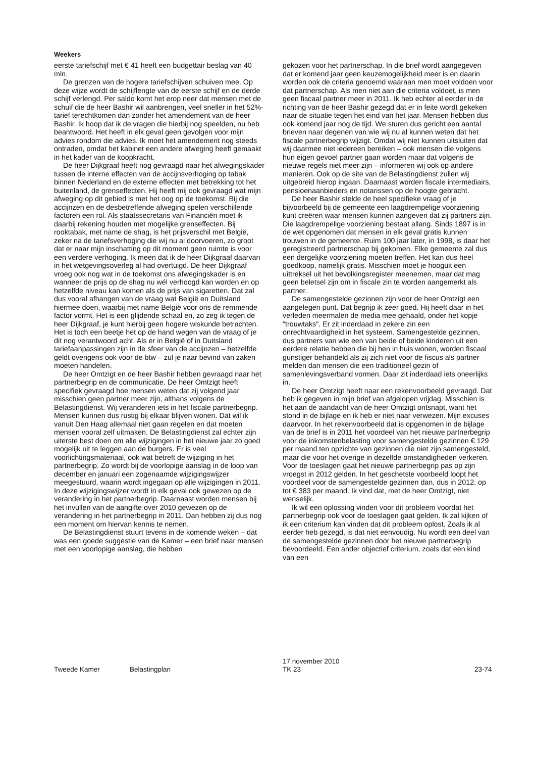Weekers
eerste tariefschijf met € 41 heeft een budgettair beslag van 40 mln.
De grenzen van de hogere tariefschijven schuiven mee. Op deze wijze wordt de schijflengte van de eerste schijf en de derde schijf verlengd. Per saldo komt het erop neer dat mensen met de schuif die de heer Bashir wil aanbrengen, veel sneller in het 52%-tarief terechtkomen dan zonder het amendement van de heer Bashir. Ik hoop dat ik de vragen die hierbij nog speelden, nu heb beantwoord. Het heeft in elk geval geen gevolgen voor mijn advies rondom die advies. Ik moet het amendement nog steeds ontraden, omdat het kabinet een andere afweging heeft gemaakt in het kader van de koopkracht.
De heer Dijkgraaf heeft nog gevraagd naar het afwegingskader tussen de interne effecten van de accijnsverhoging op tabak binnen Nederland en de externe effecten met betrekking tot het buitenland, de grenseffecten. Hij heeft mij ook gevraagd wat mijn afweging op dit gebied is met het oog op de toekomst. Bij die accijnzen en de desbetreffende afweging spelen verschillende factoren een rol. Als staatssecretaris van Financiën moet ik daarbij rekening houden met mogelijke grenseffecten. Bij rooktabak, met name de shag, is het prijsverschil met België, zeker na de tariefsverhoging die wij nu al doorvoeren, zo groot dat er naar mijn inschatting op dit moment geen ruimte is voor een verdere verhoging. Ik meen dat ik de heer Dijkgraaf daarvan in het wetgevingsoverleg al had overtuigd. De heer Dijkgraaf vroeg ook nog wat in de toekomst ons afwegingskader is en wanneer de prijs op de shag nu wél verhoogd kan worden en op hetzelfde niveau kan komen als de prijs van sigaretten. Dat zal dus vooral afhangen van de vraag wat België en Duitsland hiermee doen, waarbij met name België voor ons de remmende factor vormt. Het is een glijdende schaal en, zo zeg ik tegen de heer Dijkgraaf, je kunt hierbij geen hogere wiskunde betrachten. Het is toch een beetje het op de hand wegen van de vraag of je dit nog verantwoord acht. Als er in België of in Duitsland tariefaanpassingen zijn in de sfeer van de accijnzen – hetzelfde geldt overigens ook voor de btw – zul je naar bevind van zaken moeten handelen.
De heer Omtzigt en de heer Bashir hebben gevraagd naar het partnerbegrip en de communicatie. De heer Omtzigt heeft specifiek gevraagd hoe mensen weten dat zij volgend jaar misschien geen partner meer zijn, althans volgens de Belastingdienst. Wij veranderen iets in het fiscale partnerbegrip. Mensen kunnen dus rustig bij elkaar blijven wonen. Dat wil ik vanuit Den Haag allemaal niet gaan regelen en dat moeten mensen vooral zelf uitmaken. De Belastingdienst zal echter zijn uiterste best doen om alle wijzigingen in het nieuwe jaar zo goed mogelijk uit te leggen aan de burgers. Er is veel voorlichtingsmateriaal, ook wat betreft de wijziging in het partnerbegrip. Zo wordt bij de voorlopige aanslag in de loop van december en januari een zogenaamde wijzigingswijzer meegestuurd, waarin wordt ingegaan op alle wijzigingen in 2011. In deze wijzigingswijzer wordt in elk geval ook gewezen op de verandering in het partnerbegrip. Daarnaast worden mensen bij het invullen van de aangifte over 2010 gewezen op de verandering in het partnerbegrip in 2011. Dan hebben zij dus nog een moment om hiervan kennis te nemen.
De Belastingdienst stuurt tevens in de komende weken – dat was een goede suggestie van de Kamer – een brief naar mensen met een voorlopige aanslag, die hebben
gekozen voor het partnerschap. In die brief wordt aangegeven dat er komend jaar geen keuzemogelijkheid meer is en daarin worden ook de criteria genoemd waaraan men moet voldoen voor dat partnerschap. Als men niet aan die criteria voldoet, is men geen fiscaal partner meer in 2011. Ik heb echter al eerder in de richting van de heer Bashir gezegd dat er in feite wordt gekeken naar de situatie tegen het eind van het jaar. Mensen hebben dus ook komend jaar nog de tijd. We sturen dus gericht een aantal brieven naar degenen van wie wij nu al kunnen weten dat het fiscale partnerbegrip wijzigt. Omdat wij niet kunnen uitsluiten dat wij daarmee niet iedereen bereiken – ook mensen die volgens hun eigen gevoel partner gaan worden maar dat volgens de nieuwe regels niet meer zijn – informeren wij ook op andere manieren. Ook op de site van de Belastingdienst zullen wij uitgebreid hierop ingaan. Daarnaast worden fiscale intermediairs, pensioenaanbieders en notarissen op de hoogte gebracht.
De heer Bashir stelde de heel specifieke vraag of je bijvoorbeeld bij de gemeente een laagdrempelige voorziening kunt creëren waar mensen kunnen aangeven dat zij partners zijn. Die laagdrempelige voorziening bestaat allang. Sinds 1897 is in de wet opgenomen dat mensen in elk geval gratis kunnen trouwen in de gemeente. Ruim 100 jaar later, in 1998, is daar het geregistreerd partnerschap bij gekomen. Elke gemeente zal dus een dergelijke voorziening moeten treffen. Het kan dus heel goedkoop, namelijk gratis. Misschien moet je hooguit een uittreksel uit het bevolkingsregister meenemen, maar dat mag geen beletsel zijn om in fiscale zin te worden aangemerkt als partner.
De samengestelde gezinnen zijn voor de heer Omtzigt een aangelegen punt. Dat begrijp ik zeer goed. Hij heeft daar in het verleden meermalen de media mee gehaald, onder het kopje ″trouwtaks″. Er zit inderdaad in zekere zin een onrechtvaardigheid in het systeem. Samengestelde gezinnen, dus partners van wie een van beide of beide kinderen uit een eerdere relatie hebben die bij hen in huis wonen, worden fiscaal gunstiger behandeld als zij zich niet voor de fiscus als partner melden dan mensen die een traditioneel gezin of samenlevingsverband vormen. Daar zit inderdaad iets oneerlijks in.
De heer Omtzigt heeft naar een rekenvoorbeeld gevraagd. Dat heb ik gegeven in mijn brief van afgelopen vrijdag. Misschien is het aan de aandacht van de heer Omtzigt ontsnapt, want het stond in de bijlage en ik heb er niet naar verwezen. Mijn excuses daarvoor. In het rekenvoorbeeld dat is opgenomen in de bijlage van de brief is in 2011 het voordeel van het nieuwe partnerbegrip voor de inkomstenbelasting voor samengestelde gezinnen € 129 per maand ten opzichte van gezinnen die niet zijn samengesteld, maar die voor het overige in dezelfde omstandigheden verkeren. Voor de toeslagen gaat het nieuwe partnerbegrip pas op zijn vroegst in 2012 gelden. In het geschetste voorbeeld loopt het voordeel voor de samengestelde gezinnen dan, dus in 2012, op tot € 383 per maand. Ik vind dat, met de heer Omtzigt, niet wenselijk.
Ik wil een oplossing vinden voor dit probleem voordat het partnerbegrip ook voor de toeslagen gaat gelden. Ik zal kijken of ik een criterium kan vinden dat dit probleem oplost. Zoals ik al eerder heb gezegd, is dat niet eenvoudig. Nu wordt een deel van de samengestelde gezinnen door het nieuwe partnerbegrip bevoordeeld. Een ander objectief criterium, zoals dat een kind van een
Tweede Kamer
Belastingplan
17 november 2010
TK 23
23-74